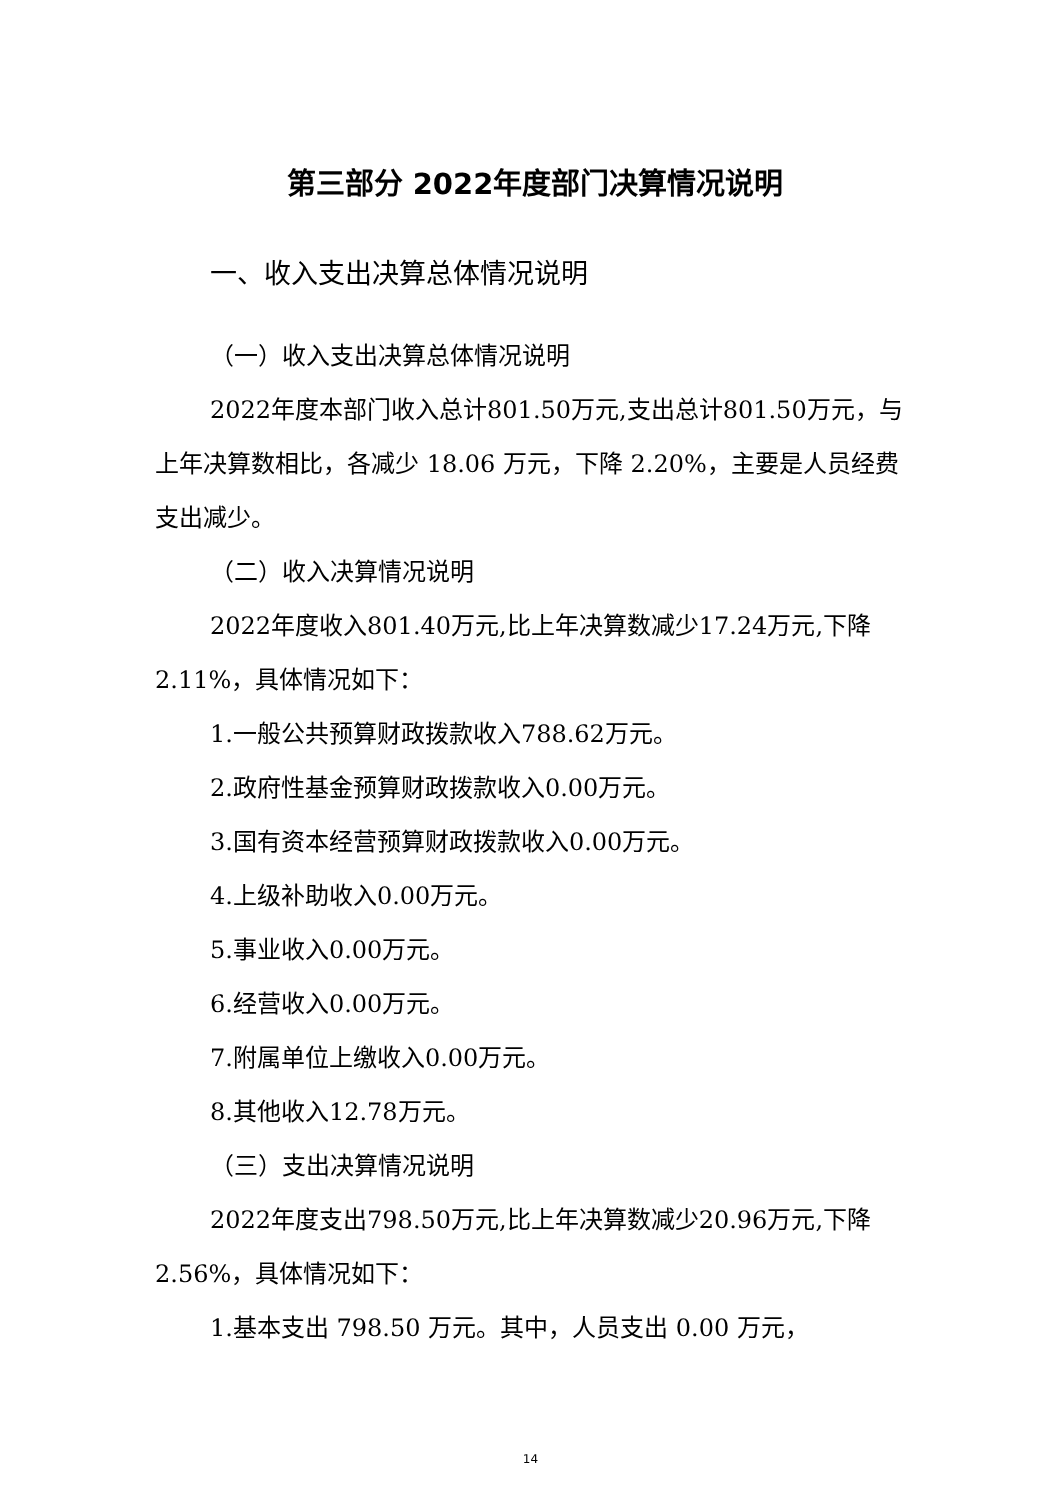第三部分 2022年度部门决算情况说明
一、收入支出决算总体情况说明
（一）收入支出决算总体情况说明
2022年度本部门收入总计801.50万元,支出总计801.50万元，与上年决算数相比，各减少 18.06 万元，下降 2.20%，主要是人员经费支出减少。
（二）收入决算情况说明
2022年度收入801.40万元,比上年决算数减少17.24万元,下降2.11%，具体情况如下：
1.一般公共预算财政拨款收入788.62万元。
2.政府性基金预算财政拨款收入0.00万元。
3.国有资本经营预算财政拨款收入0.00万元。
4.上级补助收入0.00万元。
5.事业收入0.00万元。
6.经营收入0.00万元。
7.附属单位上缴收入0.00万元。
8.其他收入12.78万元。
（三）支出决算情况说明
2022年度支出798.50万元,比上年决算数减少20.96万元,下降2.56%，具体情况如下：
1.基本支出 798.50 万元。其中，人员支出 0.00 万元，
14